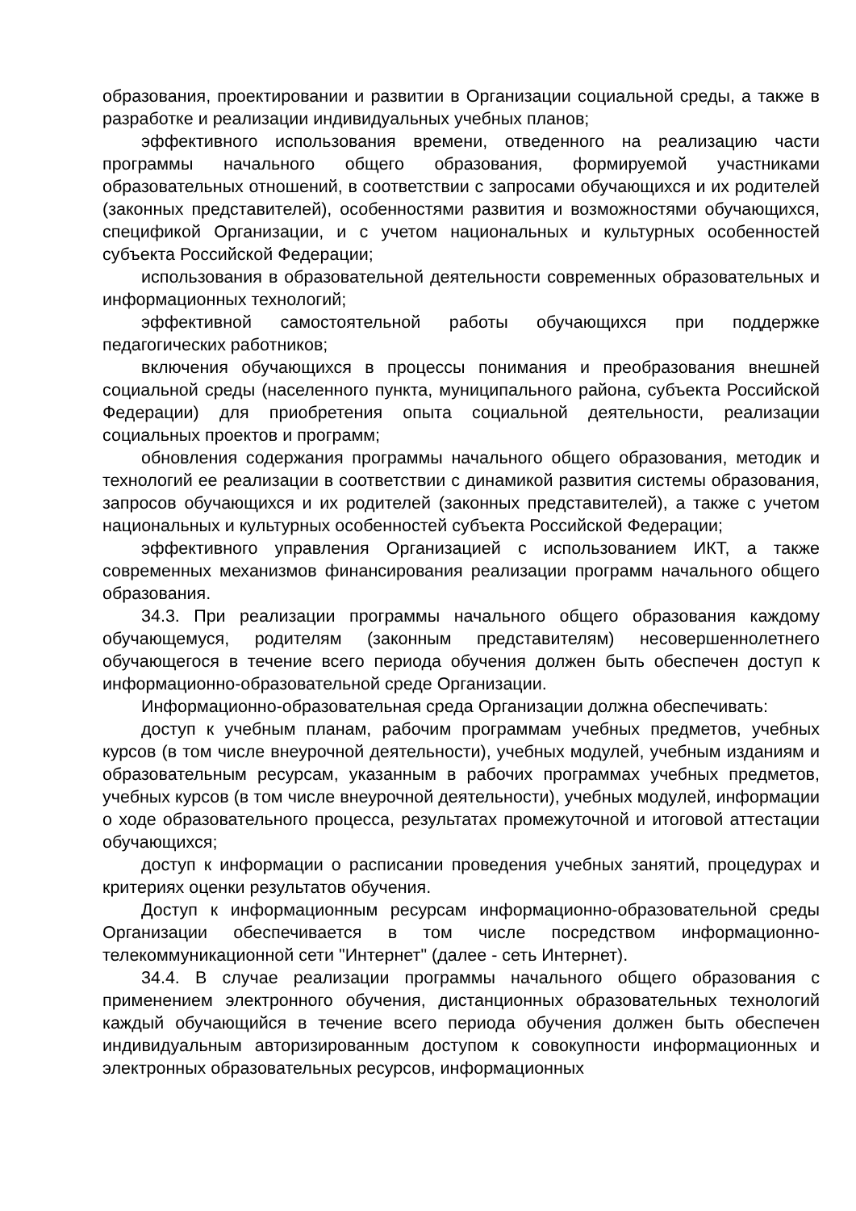образования, проектировании и развитии в Организации социальной среды, а также в разработке и реализации индивидуальных учебных планов;
эффективного использования времени, отведенного на реализацию части программы начального общего образования, формируемой участниками образовательных отношений, в соответствии с запросами обучающихся и их родителей (законных представителей), особенностями развития и возможностями обучающихся, спецификой Организации, и с учетом национальных и культурных особенностей субъекта Российской Федерации;
использования в образовательной деятельности современных образовательных и информационных технологий;
эффективной самостоятельной работы обучающихся при поддержке педагогических работников;
включения обучающихся в процессы понимания и преобразования внешней социальной среды (населенного пункта, муниципального района, субъекта Российской Федерации) для приобретения опыта социальной деятельности, реализации социальных проектов и программ;
обновления содержания программы начального общего образования, методик и технологий ее реализации в соответствии с динамикой развития системы образования, запросов обучающихся и их родителей (законных представителей), а также с учетом национальных и культурных особенностей субъекта Российской Федерации;
эффективного управления Организацией с использованием ИКТ, а также современных механизмов финансирования реализации программ начального общего образования.
34.3. При реализации программы начального общего образования каждому обучающемуся, родителям (законным представителям) несовершеннолетнего обучающегося в течение всего периода обучения должен быть обеспечен доступ к информационно-образовательной среде Организации.
Информационно-образовательная среда Организации должна обеспечивать:
доступ к учебным планам, рабочим программам учебных предметов, учебных курсов (в том числе внеурочной деятельности), учебных модулей, учебным изданиям и образовательным ресурсам, указанным в рабочих программах учебных предметов, учебных курсов (в том числе внеурочной деятельности), учебных модулей, информации о ходе образовательного процесса, результатах промежуточной и итоговой аттестации обучающихся;
доступ к информации о расписании проведения учебных занятий, процедурах и критериях оценки результатов обучения.
Доступ к информационным ресурсам информационно-образовательной среды Организации обеспечивается в том числе посредством информационно-телекоммуникационной сети "Интернет" (далее - сеть Интернет).
34.4. В случае реализации программы начального общего образования с применением электронного обучения, дистанционных образовательных технологий каждый обучающийся в течение всего периода обучения должен быть обеспечен индивидуальным авторизированным доступом к совокупности информационных и электронных образовательных ресурсов, информационных